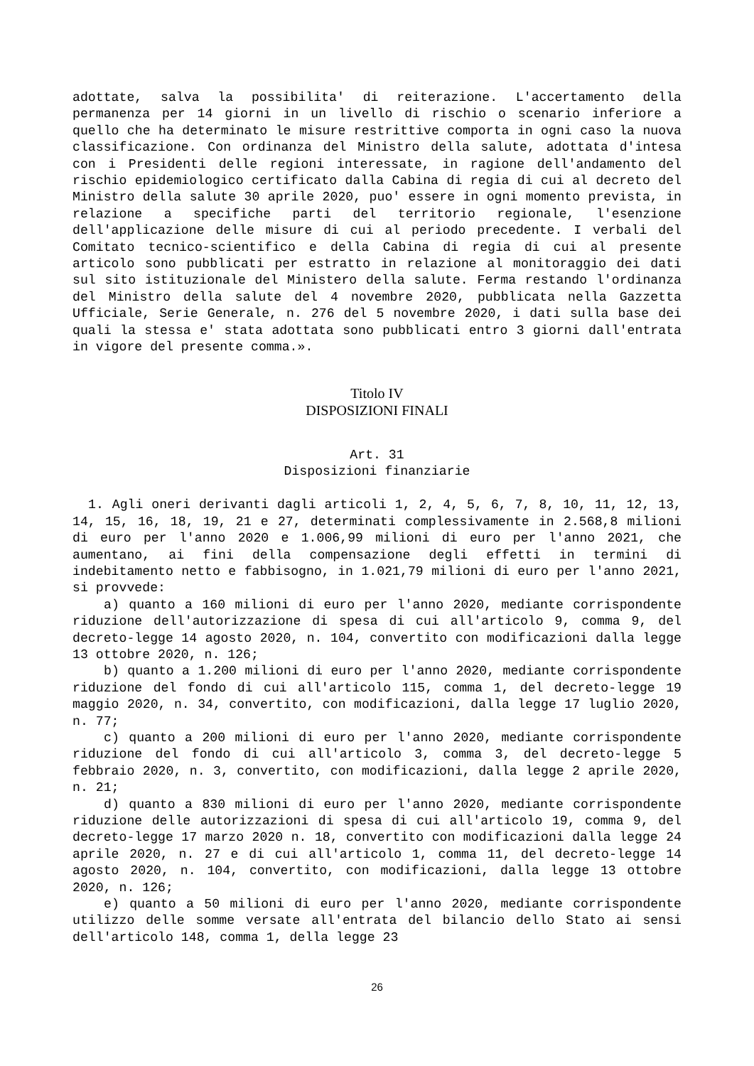adottate, salva la possibilita' di reiterazione. L'accertamento della permanenza per 14 giorni in un livello di rischio o scenario inferiore a quello che ha determinato le misure restrittive comporta in ogni caso la nuova classificazione. Con ordinanza del Ministro della salute, adottata d'intesa con i Presidenti delle regioni interessate, in ragione dell'andamento del rischio epidemiologico certificato dalla Cabina di regia di cui al decreto del Ministro della salute 30 aprile 2020, puo' essere in ogni momento prevista, in relazione a specifiche parti del territorio regionale, l'esenzione dell'applicazione delle misure di cui al periodo precedente. I verbali del Comitato tecnico-scientifico e della Cabina di regia di cui al presente articolo sono pubblicati per estratto in relazione al monitoraggio dei dati sul sito istituzionale del Ministero della salute. Ferma restando l'ordinanza del Ministro della salute del 4 novembre 2020, pubblicata nella Gazzetta Ufficiale, Serie Generale, n. 276 del 5 novembre 2020, i dati sulla base dei quali la stessa e' stata adottata sono pubblicati entro 3 giorni dall'entrata in vigore del presente comma.».
Titolo IV
DISPOSIZIONI FINALI
Art. 31
Disposizioni finanziarie
1. Agli oneri derivanti dagli articoli 1, 2, 4, 5, 6, 7, 8, 10, 11, 12, 13, 14, 15, 16, 18, 19, 21 e 27, determinati complessivamente in 2.568,8 milioni di euro per l'anno 2020 e 1.006,99 milioni di euro per l'anno 2021, che aumentano, ai fini della compensazione degli effetti in termini di indebitamento netto e fabbisogno, in 1.021,79 milioni di euro per l'anno 2021, si provvede:
a) quanto a 160 milioni di euro per l'anno 2020, mediante corrispondente riduzione dell'autorizzazione di spesa di cui all'articolo 9, comma 9, del decreto-legge 14 agosto 2020, n. 104, convertito con modificazioni dalla legge 13 ottobre 2020, n. 126;
b) quanto a 1.200 milioni di euro per l'anno 2020, mediante corrispondente riduzione del fondo di cui all'articolo 115, comma 1, del decreto-legge 19 maggio 2020, n. 34, convertito, con modificazioni, dalla legge 17 luglio 2020, n. 77;
c) quanto a 200 milioni di euro per l'anno 2020, mediante corrispondente riduzione del fondo di cui all'articolo 3, comma 3, del decreto-legge 5 febbraio 2020, n. 3, convertito, con modificazioni, dalla legge 2 aprile 2020, n. 21;
d) quanto a 830 milioni di euro per l'anno 2020, mediante corrispondente riduzione delle autorizzazioni di spesa di cui all'articolo 19, comma 9, del decreto-legge 17 marzo 2020 n. 18, convertito con modificazioni dalla legge 24 aprile 2020, n. 27 e di cui all'articolo 1, comma 11, del decreto-legge 14 agosto 2020, n. 104, convertito, con modificazioni, dalla legge 13 ottobre 2020, n. 126;
e) quanto a 50 milioni di euro per l'anno 2020, mediante corrispondente utilizzo delle somme versate all'entrata del bilancio dello Stato ai sensi dell'articolo 148, comma 1, della legge 23
26